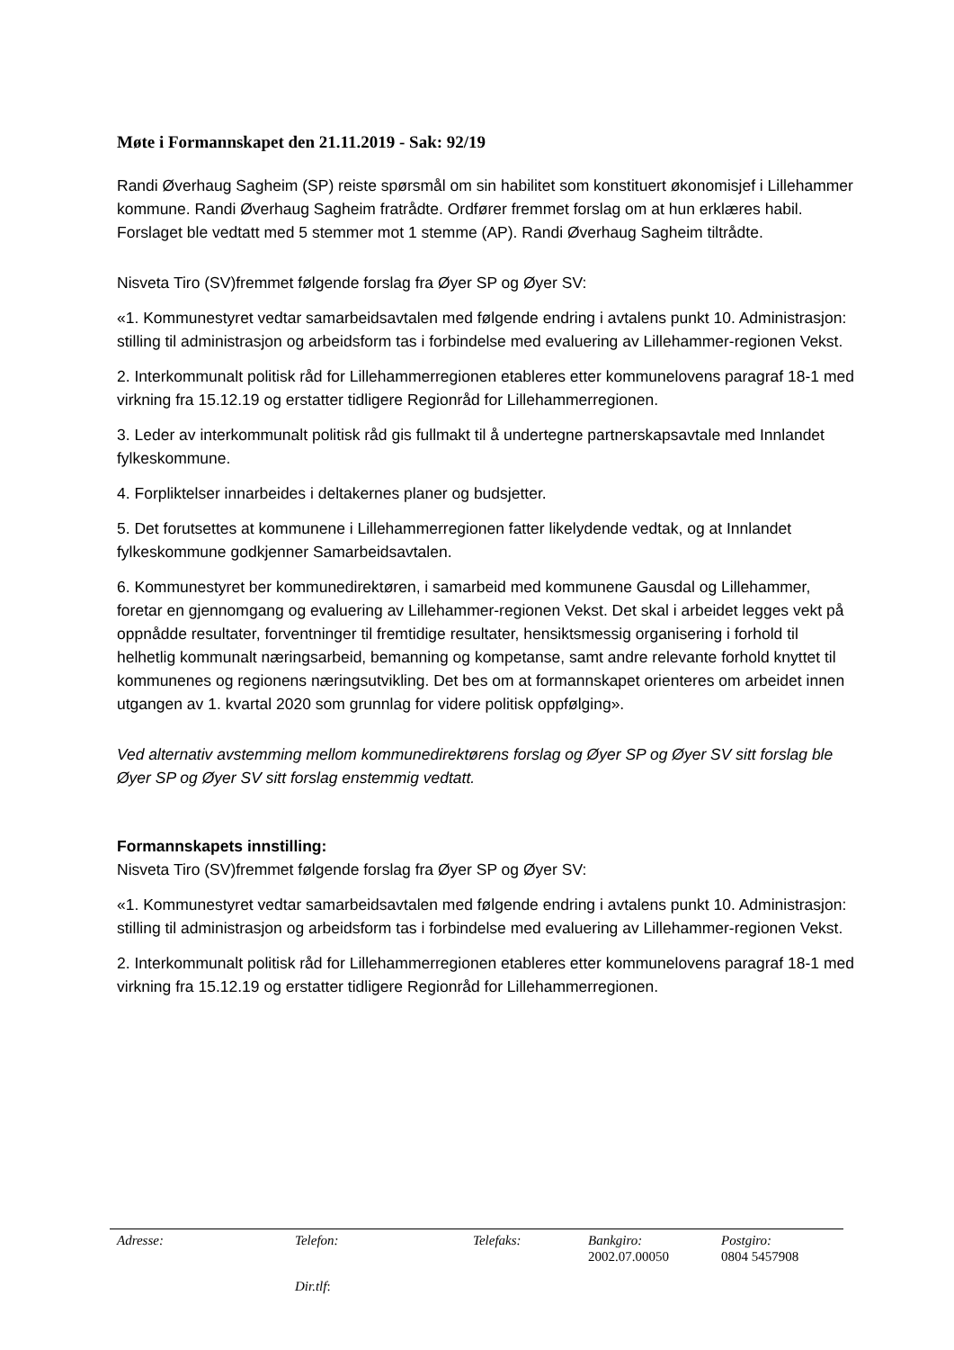Møte i Formannskapet den 21.11.2019 - Sak: 92/19
Randi Øverhaug Sagheim (SP) reiste spørsmål om sin habilitet som konstituert økonomisjef i Lillehammer kommune. Randi Øverhaug Sagheim fratrådte. Ordfører fremmet forslag om at hun erklæres habil. Forslaget ble vedtatt med 5 stemmer mot 1 stemme (AP). Randi Øverhaug Sagheim tiltrådte.
Nisveta Tiro (SV)fremmet følgende forslag fra Øyer SP og Øyer SV:
«1. Kommunestyret vedtar samarbeidsavtalen med følgende endring i avtalens punkt 10. Administrasjon: stilling til administrasjon og arbeidsform tas i forbindelse med evaluering av Lillehammer-regionen Vekst.
2. Interkommunalt politisk råd for Lillehammerregionen etableres etter kommunelovens paragraf 18-1 med virkning fra 15.12.19 og erstatter tidligere Regionråd for Lillehammerregionen.
3. Leder av interkommunalt politisk råd gis fullmakt til å undertegne partnerskapsavtale med Innlandet fylkeskommune.
4. Forpliktelser innarbeides i deltakernes planer og budsjetter.
5. Det forutsettes at kommunene i Lillehammerregionen fatter likelydende vedtak, og at Innlandet fylkeskommune godkjenner Samarbeidsavtalen.
6. Kommunestyret ber kommunedirektøren, i samarbeid med kommunene Gausdal og Lillehammer, foretar en gjennomgang og evaluering av Lillehammer-regionen Vekst. Det skal i arbeidet legges vekt på oppnådde resultater, forventninger til fremtidige resultater, hensiktsmessig organisering i forhold til helhetlig kommunalt næringsarbeid, bemanning og kompetanse, samt andre relevante forhold knyttet til kommunenes og regionens næringsutvikling. Det bes om at formannskapet orienteres om arbeidet innen utgangen av 1. kvartal 2020 som grunnlag for videre politisk oppfølging».
Ved alternativ avstemming mellom kommunedirektørens forslag og Øyer SP og Øyer SV sitt forslag ble Øyer SP og Øyer SV sitt forslag enstemmig vedtatt.
Formannskapets innstilling:
Nisveta Tiro (SV)fremmet følgende forslag fra Øyer SP og Øyer SV:
«1. Kommunestyret vedtar samarbeidsavtalen med følgende endring i avtalens punkt 10. Administrasjon: stilling til administrasjon og arbeidsform tas i forbindelse med evaluering av Lillehammer-regionen Vekst.
2. Interkommunalt politisk råd for Lillehammerregionen etableres etter kommunelovens paragraf 18-1 med virkning fra 15.12.19 og erstatter tidligere Regionråd for Lillehammerregionen.
| Adresse: | Telefon: | Telefaks: | Bankgiro: | Postgiro: |
| --- | --- | --- | --- | --- |
| | | | 2002.07.00050 | 0804 5457908 |
| | Dir.tlf : | | | |